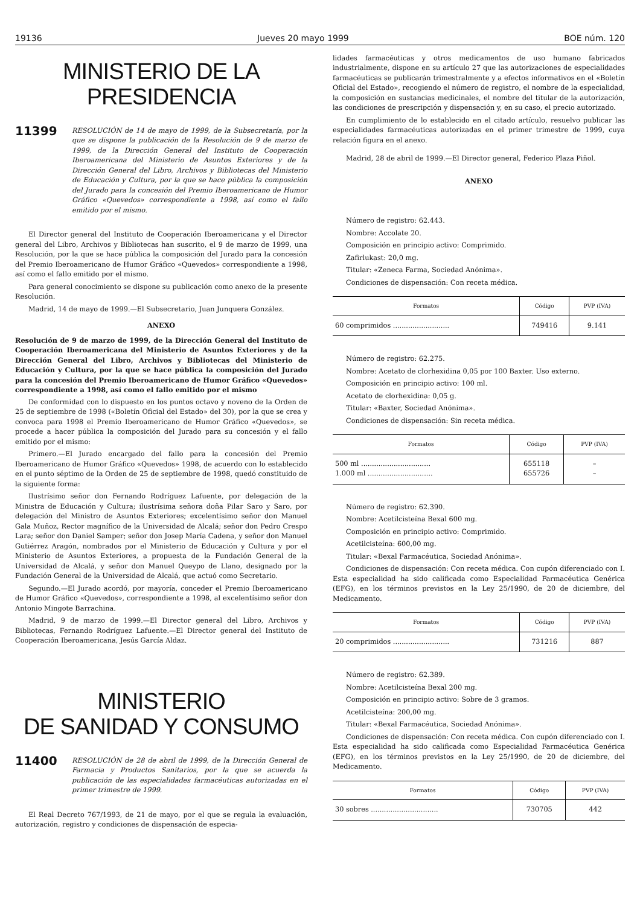19136 Jueves 20 mayo 1999 BOE núm. 120
MINISTERIO DE LA PRESIDENCIA
11399
RESOLUCIÓN de 14 de mayo de 1999, de la Subsecretaría, por la que se dispone la publicación de la Resolución de 9 de marzo de 1999, de la Dirección General del Instituto de Cooperación Iberoamericana del Ministerio de Asuntos Exteriores y de la Dirección General del Libro, Archivos y Bibliotecas del Ministerio de Educación y Cultura, por la que se hace pública la composición del Jurado para la concesión del Premio Iberoamericano de Humor Gráfico «Quevedos» correspondiente a 1998, así como el fallo emitido por el mismo.
El Director general del Instituto de Cooperación Iberoamericana y el Director general del Libro, Archivos y Bibliotecas han suscrito, el 9 de marzo de 1999, una Resolución, por la que se hace pública la composición del Jurado para la concesión del Premio Iberoamericano de Humor Gráfico «Quevedos» correspondiente a 1998, así como el fallo emitido por el mismo.
Para general conocimiento se dispone su publicación como anexo de la presente Resolución.
Madrid, 14 de mayo de 1999.—El Subsecretario, Juan Junquera González.
ANEXO
Resolución de 9 de marzo de 1999, de la Dirección General del Instituto de Cooperación Iberoamericana del Ministerio de Asuntos Exteriores y de la Dirección General del Libro, Archivos y Bibliotecas del Ministerio de Educación y Cultura, por la que se hace pública la composición del Jurado para la concesión del Premio Iberoamericano de Humor Gráfico «Quevedos» correspondiente a 1998, así como el fallo emitido por el mismo
De conformidad con lo dispuesto en los puntos octavo y noveno de la Orden de 25 de septiembre de 1998 («Boletín Oficial del Estado» del 30), por la que se crea y convoca para 1998 el Premio Iberoamericano de Humor Gráfico «Quevedos», se procede a hacer pública la composición del Jurado para su concesión y el fallo emitido por el mismo:
Primero.—El Jurado encargado del fallo para la concesión del Premio Iberoamericano de Humor Gráfico «Quevedos» 1998, de acuerdo con lo establecido en el punto séptimo de la Orden de 25 de septiembre de 1998, quedó constituido de la siguiente forma:
Ilustrísimo señor don Fernando Rodríguez Lafuente, por delegación de la Ministra de Educación y Cultura; ilustrísima señora doña Pilar Saro y Saro, por delegación del Ministro de Asuntos Exteriores; excelentísimo señor don Manuel Gala Muñoz, Rector magnífico de la Universidad de Alcalá; señor don Pedro Crespo Lara; señor don Daniel Samper; señor don Josep María Cadena, y señor don Manuel Gutiérrez Aragón, nombrados por el Ministerio de Educación y Cultura y por el Ministerio de Asuntos Exteriores, a propuesta de la Fundación General de la Universidad de Alcalá, y señor don Manuel Queypo de Llano, designado por la Fundación General de la Universidad de Alcalá, que actuó como Secretario.
Segundo.—El Jurado acordó, por mayoría, conceder el Premio Iberoamericano de Humor Gráfico «Quevedos», correspondiente a 1998, al excelentísimo señor don Antonio Mingote Barrachina.
Madrid, 9 de marzo de 1999.—El Director general del Libro, Archivos y Bibliotecas, Fernando Rodríguez Lafuente.—El Director general del Instituto de Cooperación Iberoamericana, Jesús García Aldaz.
MINISTERIO
DE SANIDAD Y CONSUMO
11400
RESOLUCIÓN de 28 de abril de 1999, de la Dirección General de Farmacia y Productos Sanitarios, por la que se acuerda la publicación de las especialidades farmacéuticas autorizadas en el primer trimestre de 1999.
El Real Decreto 767/1993, de 21 de mayo, por el que se regula la evaluación, autorización, registro y condiciones de dispensación de especia-
lidades farmacéuticas y otros medicamentos de uso humano fabricados industrialmente, dispone en su artículo 27 que las autorizaciones de especialidades farmacéuticas se publicarán trimestralmente y a efectos informativos en el «Boletín Oficial del Estado», recogiendo el número de registro, el nombre de la especialidad, la composición en sustancias medicinales, el nombre del titular de la autorización, las condiciones de prescripción y dispensación y, en su caso, el precio autorizado.
En cumplimiento de lo establecido en el citado artículo, resuelvo publicar las especialidades farmacéuticas autorizadas en el primer trimestre de 1999, cuya relación figura en el anexo.
Madrid, 28 de abril de 1999.—El Director general, Federico Plaza Piñol.
ANEXO
Número de registro: 62.443.
Nombre: Accolate 20.
Composición en principio activo: Comprimido.
Zafirlukast: 20,0 mg.
Titular: «Zeneca Farma, Sociedad Anónima».
Condiciones de dispensación: Con receta médica.
| Formatos | Código | PVP (IVA) |
| --- | --- | --- |
| 60 comprimidos .......................... | 749416 | 9.141 |
Número de registro: 62.275.
Nombre: Acetato de clorhexidina 0,05 por 100 Baxter. Uso externo.
Composición en principio activo: 100 ml.
Acetato de clorhexidina: 0,05 g.
Titular: «Baxter, Sociedad Anónima».
Condiciones de dispensación: Sin receta médica.
| Formatos | Código | PVP (IVA) |
| --- | --- | --- |
| 500 ml ................................ 1.000 ml .............................. | 655118 655726 | – – |
Número de registro: 62.390.
Nombre: Acetilcisteína Bexal 600 mg.
Composición en principio activo: Comprimido.
Acetilcisteína: 600,00 mg.
Titular: «Bexal Farmacéutica, Sociedad Anónima».
Condiciones de dispensación: Con receta médica. Con cupón diferenciado con I. Esta especialidad ha sido calificada como Especialidad Farmacéutica Genérica (EFG), en los términos previstos en la Ley 25/1990, de 20 de diciembre, del Medicamento.
| Formatos | Código | PVP (IVA) |
| --- | --- | --- |
| 20 comprimidos .......................... | 731216 | 887 |
Número de registro: 62.389.
Nombre: Acetilcisteína Bexal 200 mg.
Composición en principio activo: Sobre de 3 gramos.
Acetilcisteína: 200,00 mg.
Titular: «Bexal Farmacéutica, Sociedad Anónima».
Condiciones de dispensación: Con receta médica. Con cupón diferenciado con I. Esta especialidad ha sido calificada como Especialidad Farmacéutica Genérica (EFG), en los términos previstos en la Ley 25/1990, de 20 de diciembre, del Medicamento.
| Formatos | Código | PVP (IVA) |
| --- | --- | --- |
| 30 sobres ............................... | 730705 | 442 |